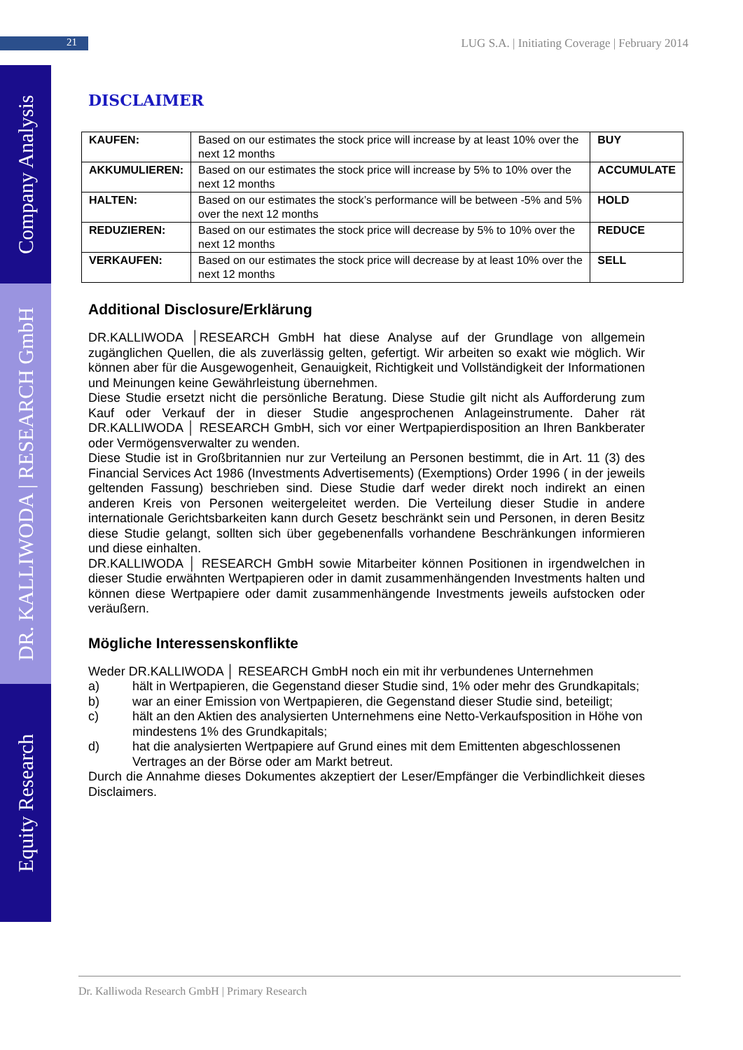21 LUG S.A. | Initiating Coverage | February 2014
Company Analysis
DR. KALLIWODA | RESEARCH GmbH
Equity Research
DISCLAIMER
| KAUFEN: | Based on our estimates the stock price will increase by at least 10% over the next 12 months | BUY |
| AKKUMULIEREN: | Based on our estimates the stock price will increase by 5% to 10% over the next 12 months | ACCUMULATE |
| HALTEN: | Based on our estimates the stock’s performance will be between -5% and 5% over the next 12 months | HOLD |
| REDUZIEREN: | Based on our estimates the stock price will decrease by 5% to 10% over the next 12 months | REDUCE |
| VERKAUFEN: | Based on our estimates the stock price will decrease by at least 10% over the next 12 months | SELL |
Additional Disclosure/Erklärung
DR.KALLIWODA │RESEARCH GmbH hat diese Analyse auf der Grundlage von allgemein zugänglichen Quellen, die als zuverlässig gelten, gefertigt. Wir arbeiten so exakt wie möglich. Wir können aber für die Ausgewogenheit, Genauigkeit, Richtigkeit und Vollständigkeit der Informationen und Meinungen keine Gewährleistung übernehmen.
Diese Studie ersetzt nicht die persönliche Beratung. Diese Studie gilt nicht als Aufforderung zum Kauf oder Verkauf der in dieser Studie angesprochenen Anlageinstrumente. Daher rät DR.KALLIWODA │ RESEARCH GmbH, sich vor einer Wertpapierdisposition an Ihren Bankberater oder Vermögensverwalter zu wenden.
Diese Studie ist in Großbritannien nur zur Verteilung an Personen bestimmt, die in Art. 11 (3) des Financial Services Act 1986 (Investments Advertisements) (Exemptions) Order 1996 ( in der jeweils geltenden Fassung) beschrieben sind. Diese Studie darf weder direkt noch indirekt an einen anderen Kreis von Personen weitergeleitet werden. Die Verteilung dieser Studie in andere internationale Gerichtsbarkeiten kann durch Gesetz beschränkt sein und Personen, in deren Besitz diese Studie gelangt, sollten sich über gegebenenfalls vorhandene Beschränkungen informieren und diese einhalten.
DR.KALLIWODA │ RESEARCH GmbH sowie Mitarbeiter können Positionen in irgendwelchen in dieser Studie erwähnten Wertpapieren oder in damit zusammenhängenden Investments halten und können diese Wertpapiere oder damit zusammenhängende Investments jeweils aufstocken oder veräußern.
Mögliche Interessenskonflikte
Weder DR.KALLIWODA │ RESEARCH GmbH noch ein mit ihr verbundenes Unternehmen
a) hält in Wertpapieren, die Gegenstand dieser Studie sind, 1% oder mehr des Grundkapitals;
b) war an einer Emission von Wertpapieren, die Gegenstand dieser Studie sind, beteiligt;
c) hält an den Aktien des analysierten Unternehmens eine Netto-Verkaufsposition in Höhe von mindestens 1% des Grundkapitals;
d) hat die analysierten Wertpapiere auf Grund eines mit dem Emittenten abgeschlossenen Vertrages an der Börse oder am Markt betreut.
Durch die Annahme dieses Dokumentes akzeptiert der Leser/Empfänger die Verbindlichkeit dieses Disclaimers.
Dr. Kalliwoda Research GmbH | Primary Research